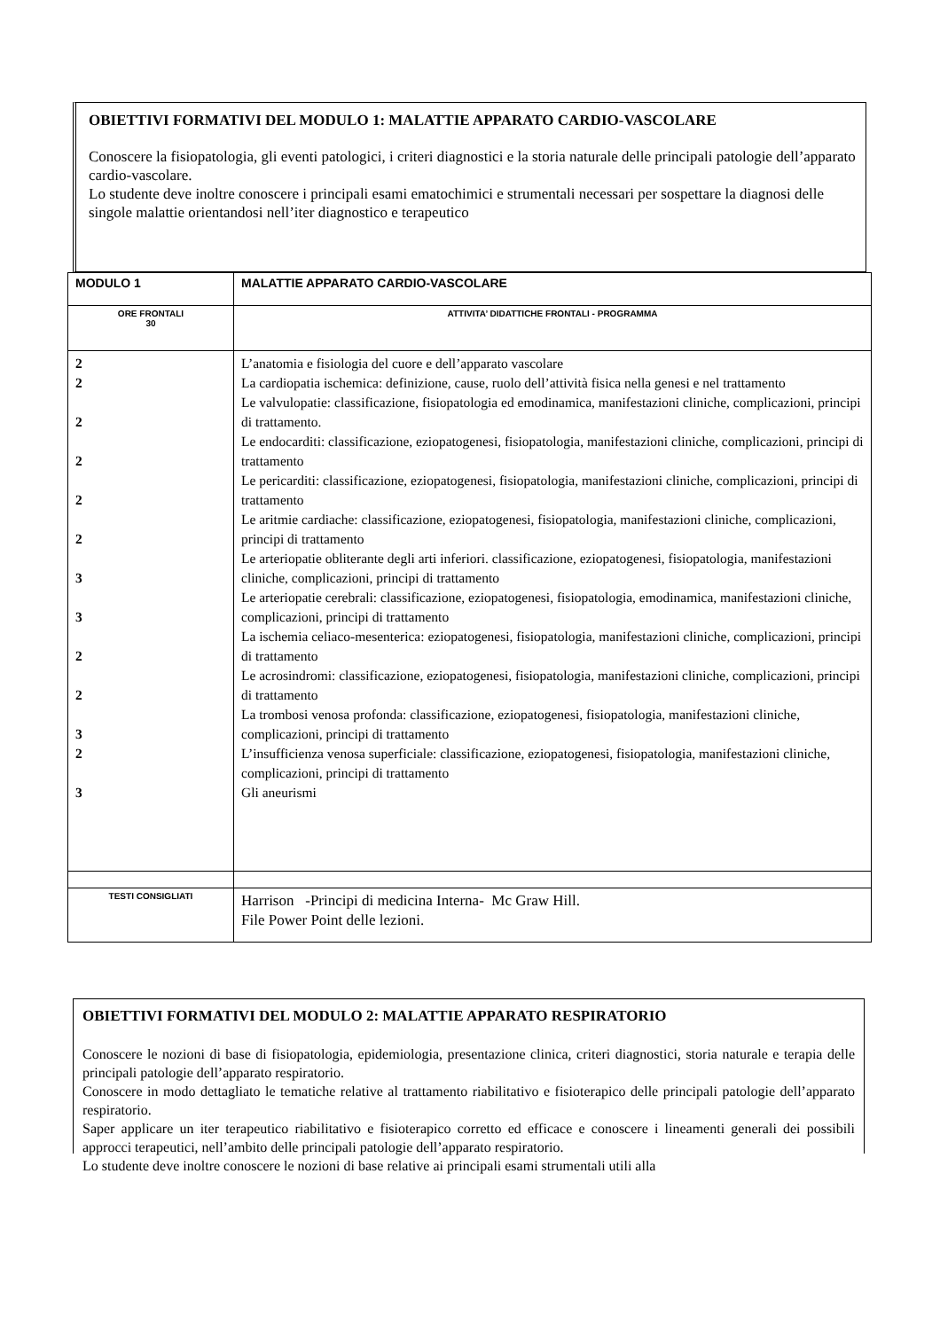OBIETTIVI FORMATIVI DEL MODULO 1: MALATTIE APPARATO CARDIO-VASCOLARE
Conoscere la fisiopatologia, gli eventi patologici, i criteri diagnostici e la storia naturale delle principali patologie dell’apparato cardio-vascolare.
Lo studente deve inoltre conoscere i principali esami ematochimici e strumentali necessari per sospettare la diagnosi delle singole malattie orientandosi nell’iter diagnostico e terapeutico
| MODULO 1 | MALATTIE APPARATO CARDIO-VASCOLARE |
| ORE FRONTALI 30 | ATTIVITA’ DIDATTICHE FRONTALI - PROGRAMMA |
| 2 2 2 2 2 2 3 3 2 2 3 2 3 | L’anatomia e fisiologia del cuore e dell’apparato vascolare La cardiopatia ischemica: definizione, cause, ruolo dell’attività fisica nella genesi e nel trattamento Le valvulopatie: classificazione, fisiopatologia ed emodinamica, manifestazioni cliniche, complicazioni, principi di trattamento. Le endocarditi: classificazione, eziopatogenesi, fisiopatologia, manifestazioni cliniche, complicazioni, principi di trattamento Le pericarditi: classificazione, eziopatogenesi, fisiopatologia, manifestazioni cliniche, complicazioni, principi di trattamento Le aritmie cardiache: classificazione, eziopatogenesi, fisiopatologia, manifestazioni cliniche, complicazioni, principi di trattamento Le arteriopatie obliterante degli arti inferiori. classificazione, eziopatogenesi, fisiopatologia, manifestazioni cliniche, complicazioni, principi di trattamento Le arteriopatie cerebrali: classificazione, eziopatogenesi, fisiopatologia, emodinamica, manifestazioni cliniche, complicazioni, principi di trattamento La ischemia celiaco-mesenterica: eziopatogenesi, fisiopatologia, manifestazioni cliniche, complicazioni, principi di trattamento Le acrosindromi: classificazione, eziopatogenesi, fisiopatologia, manifestazioni cliniche, complicazioni, principi di trattamento La trombosi venosa profonda: classificazione, eziopatogenesi, fisiopatologia, manifestazioni cliniche, complicazioni, principi di trattamento L’insufficienza venosa superficiale: classificazione, eziopatogenesi, fisiopatologia, manifestazioni cliniche, complicazioni, principi di trattamento Gli aneurismi |
| TESTI CONSIGLIATI | Harrison -Principi di medicina Interna- Mc Graw Hill. File Power Point delle lezioni. |
OBIETTIVI FORMATIVI DEL MODULO 2: MALATTIE APPARATO RESPIRATORIO
Conoscere le nozioni di base di fisiopatologia, epidemiologia, presentazione clinica, criteri diagnostici, storia naturale e terapia delle principali patologie dell’apparato respiratorio.
Conoscere in modo dettagliato le tematiche relative al trattamento riabilitativo e fisioterapico delle principali patologie dell’apparato respiratorio.
Saper applicare un iter terapeutico riabilitativo e fisioterapico corretto ed efficace e conoscere i lineamenti generali dei possibili approcci terapeutici, nell’ambito delle principali patologie dell’apparato respiratorio.
Lo studente deve inoltre conoscere le nozioni di base relative ai principali esami strumentali utili alla